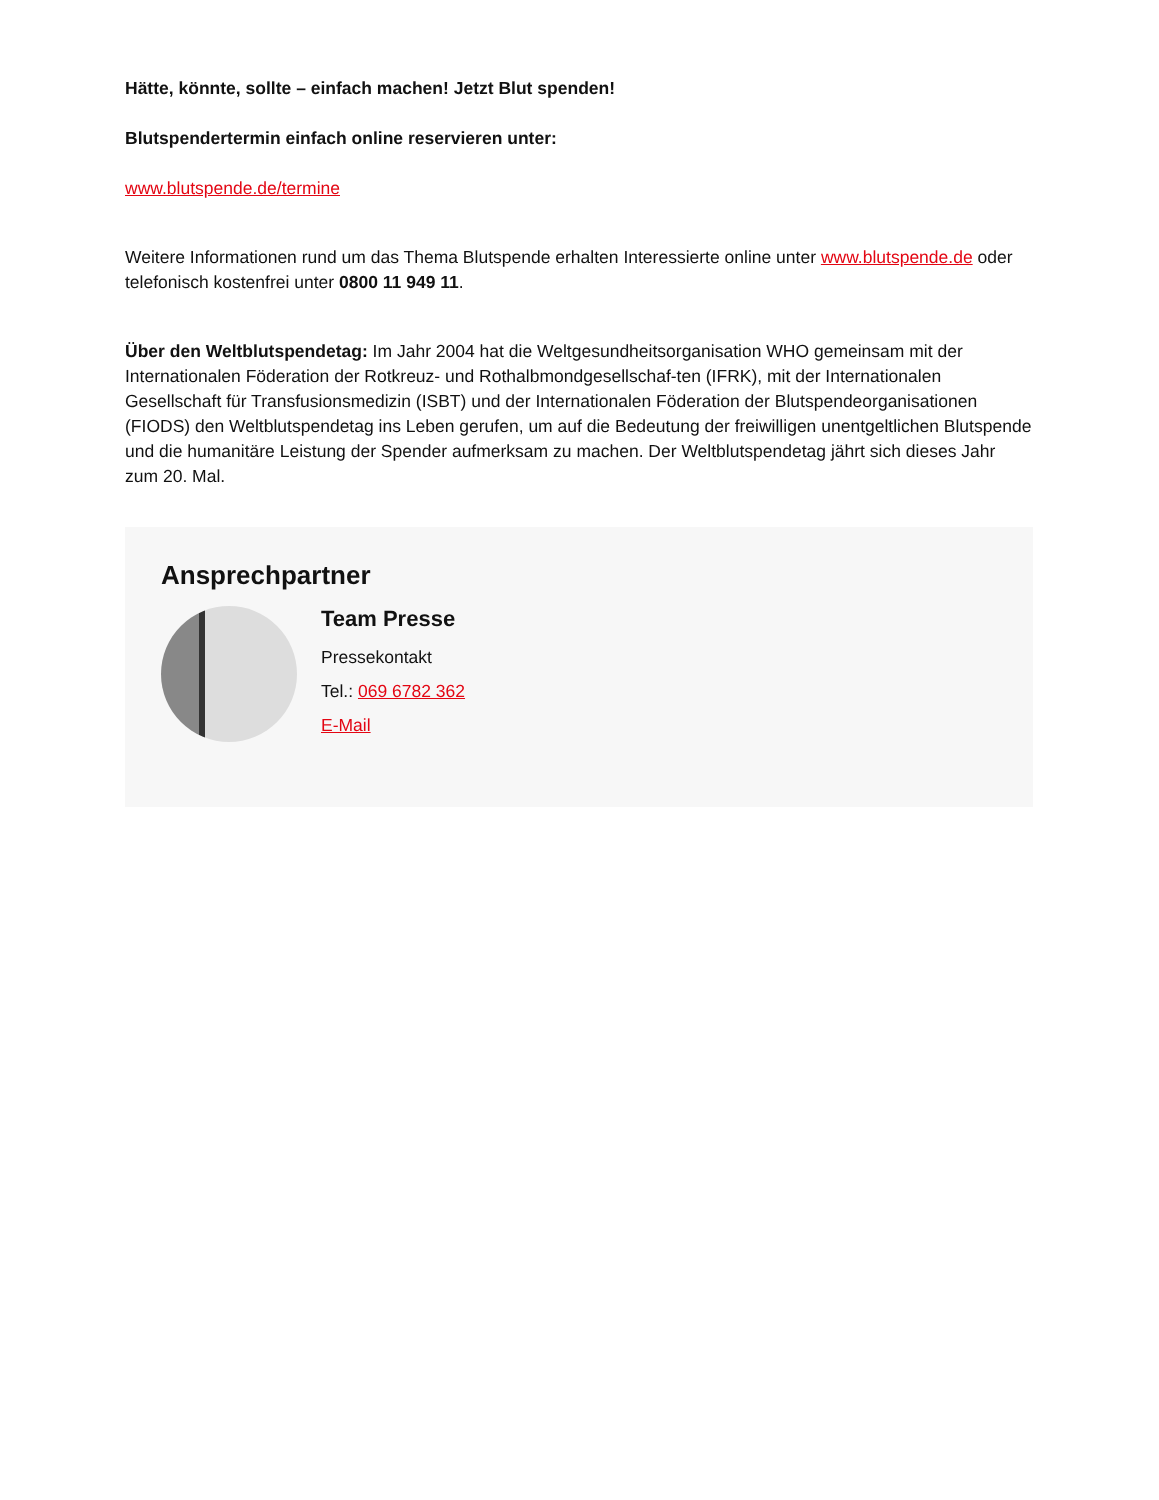Hätte, könnte, sollte – einfach machen! Jetzt Blut spenden!
Blutspendertermin einfach online reservieren unter:
www.blutspende.de/termine
Weitere Informationen rund um das Thema Blutspende erhalten Interessierte online unter www.blutspende.de oder telefonisch kostenfrei unter 0800 11 949 11.
Über den Weltblutspendetag: Im Jahr 2004 hat die Weltgesundheitsorganisation WHO gemeinsam mit der Internationalen Föderation der Rotkreuz- und Rothalbmondgesellschaf-ten (IFRK), mit der Internationalen Gesellschaft für Transfusionsmedizin (ISBT) und der Internationalen Föderation der Blutspendeorganisationen (FIODS) den Weltblutspendetag ins Leben gerufen, um auf die Bedeutung der freiwilligen unentgeltlichen Blutspende und die humanitäre Leistung der Spender aufmerksam zu machen. Der Weltblutspendetag jährt sich dieses Jahr zum 20. Mal.
Ansprechpartner
Team Presse
Pressekontakt
Tel.: 069 6782 362
E-Mail